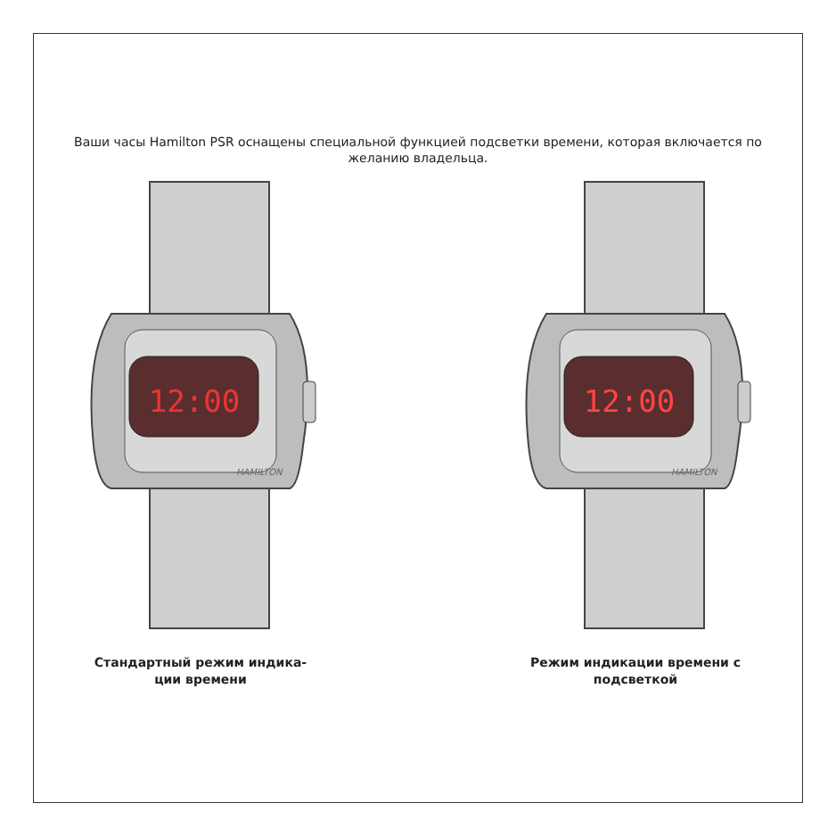Ваши часы Hamilton PSR оснащены специальной функцией подсветки времени, которая включается по желанию владельца.
12:00
HAMILTON
Стандартный режим индика-
ции времени
12:00
HAMILTON
Режим индикации времени с
подсветкой